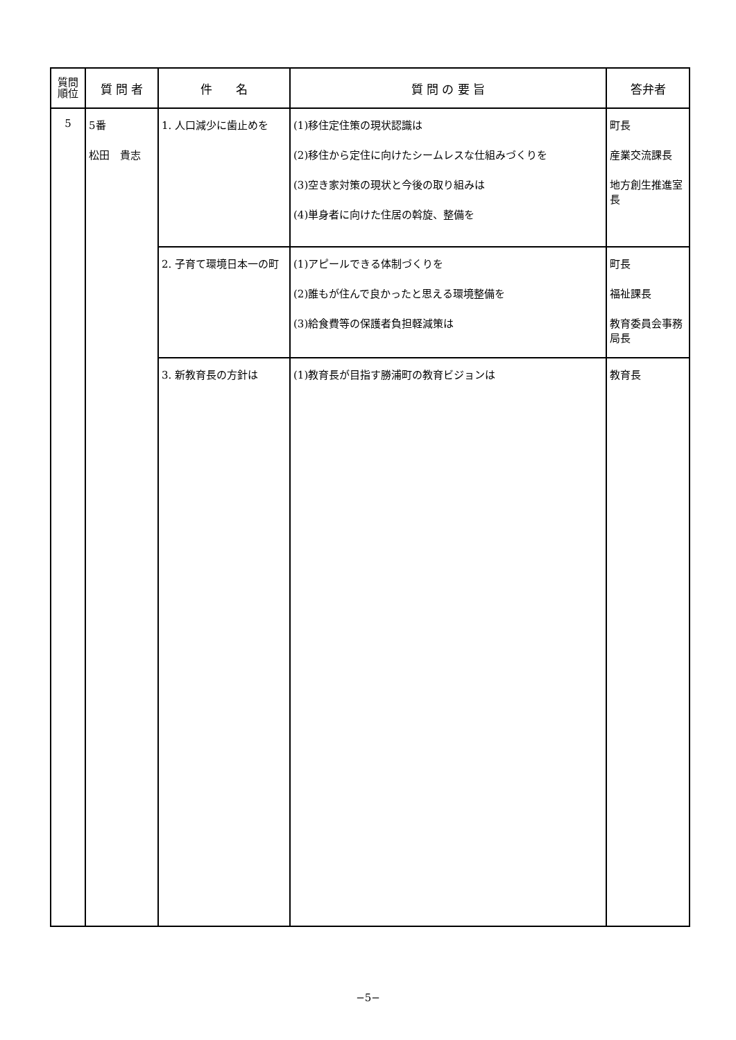| 質問 順位 | 質 問 者 | 件 名 | 質 問 の 要 旨 | 答弁者 |
| --- | --- | --- | --- | --- |
| 5 | 5番 松田 貴志 | 1. 人口減少に歯止めを | (1)移住定住策の現状認識は (2)移住から定住に向けたシームレスな仕組みづくりを (3)空き家対策の現状と今後の取り組みは (4)単身者に向けた住居の斡旋、整備を | 町長 産業交流課長 地方創生推進室長 |
| | | 2. 子育て環境日本一の町 | (1)アピールできる体制づくりを (2)誰もが住んで良かったと思える環境整備を (3)給食費等の保護者負担軽減策は | 町長 福祉課長 教育委員会事務局長 |
| | | 3. 新教育長の方針は | (1)教育長が目指す勝浦町の教育ビジョンは | 教育長 |
−5−